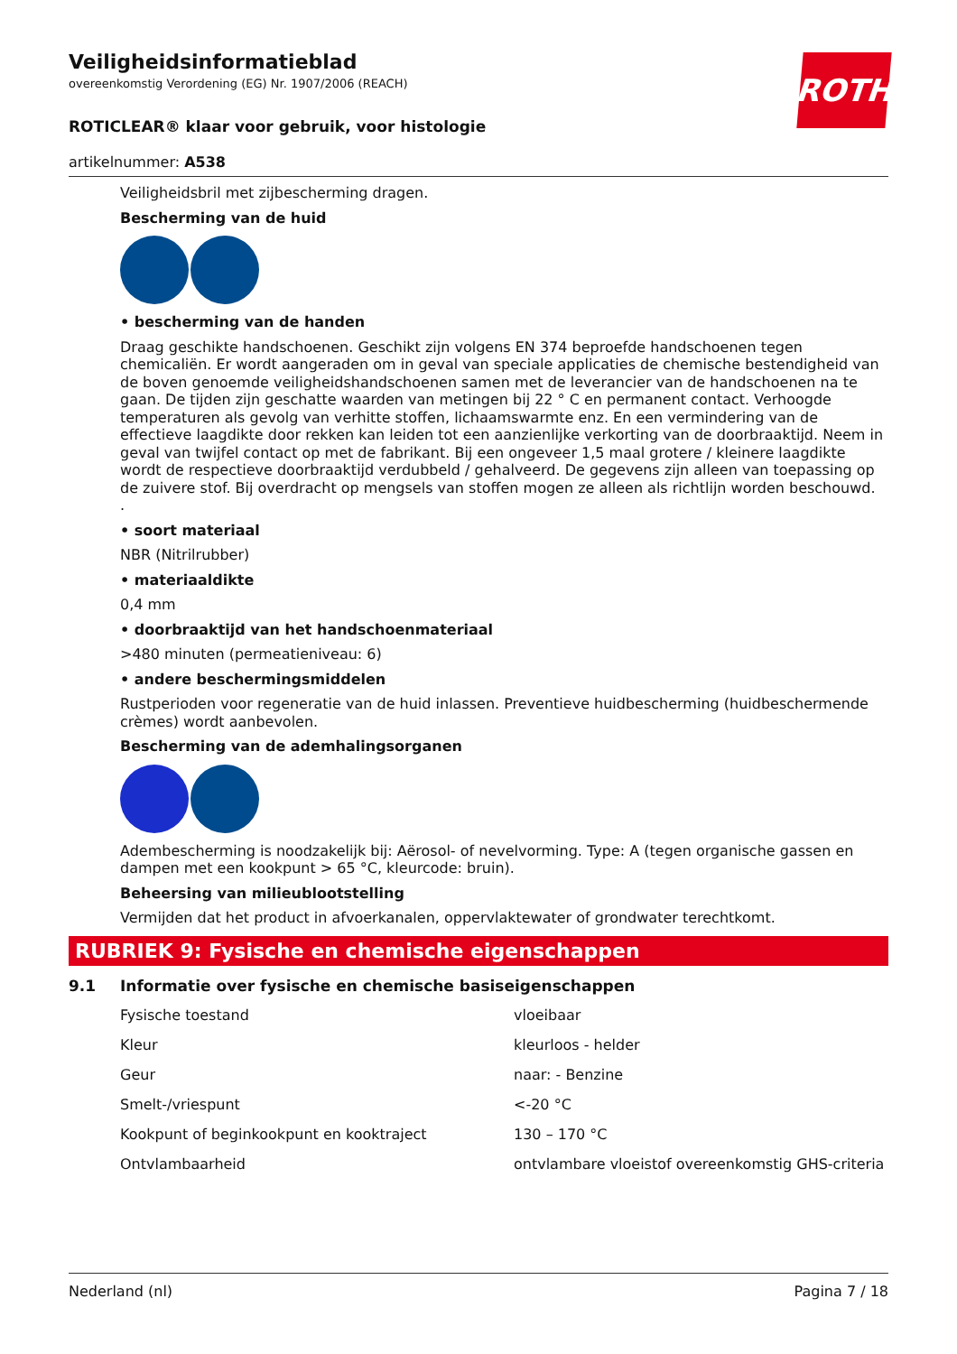ROTH
Veiligheidsinformatieblad
overeenkomstig Verordening (EG) Nr. 1907/2006 (REACH)
ROTICLEAR® klaar voor gebruik, voor histologie
artikelnummer: A538
Veiligheidsbril met zijbescherming dragen.
Bescherming van de huid
• bescherming van de handen
Draag geschikte handschoenen. Geschikt zijn volgens EN 374 beproefde handschoenen tegen chemicaliën. Er wordt aangeraden om in geval van speciale applicaties de chemische bestendigheid van de boven genoemde veiligheidshandschoenen samen met de leverancier van de handschoenen na te gaan. De tijden zijn geschatte waarden van metingen bij 22 ° C en permanent contact. Verhoogde temperaturen als gevolg van verhitte stoffen, lichaamswarmte enz. En een vermindering van de effectieve laagdikte door rekken kan leiden tot een aanzienlijke verkorting van de doorbraaktijd. Neem in geval van twijfel contact op met de fabrikant. Bij een ongeveer 1,5 maal grotere / kleinere laagdikte wordt de respectieve doorbraaktijd verdubbeld / gehalveerd. De gegevens zijn alleen van toepassing op de zuivere stof. Bij overdracht op mengsels van stoffen mogen ze alleen als richtlijn worden beschouwd.
.
• soort materiaal
NBR (Nitrilrubber)
• materiaaldikte
0,4 mm
• doorbraaktijd van het handschoenmateriaal
>480 minuten (permeatieniveau: 6)
• andere beschermingsmiddelen
Rustperioden voor regeneratie van de huid inlassen. Preventieve huidbescherming (huidbeschermende crèmes) wordt aanbevolen.
Bescherming van de ademhalingsorganen
Adembescherming is noodzakelijk bij: Aërosol- of nevelvorming. Type: A (tegen organische gassen en dampen met een kookpunt > 65 °C, kleurcode: bruin).
Beheersing van milieublootstelling
Vermijden dat het product in afvoerkanalen, oppervlaktewater of grondwater terechtkomt.
RUBRIEK 9: Fysische en chemische eigenschappen
9.1 Informatie over fysische en chemische basiseigenschappen
| Fysische toestand | vloeibaar |
| Kleur | kleurloos - helder |
| Geur | naar: - Benzine |
| Smelt-/vriespunt | <-20 °C |
| Kookpunt of beginkookpunt en kooktraject | 130 – 170 °C |
| Ontvlambaarheid | ontvlambare vloeistof overeenkomstig GHS-criteria |
Nederland (nl) Pagina 7 / 18